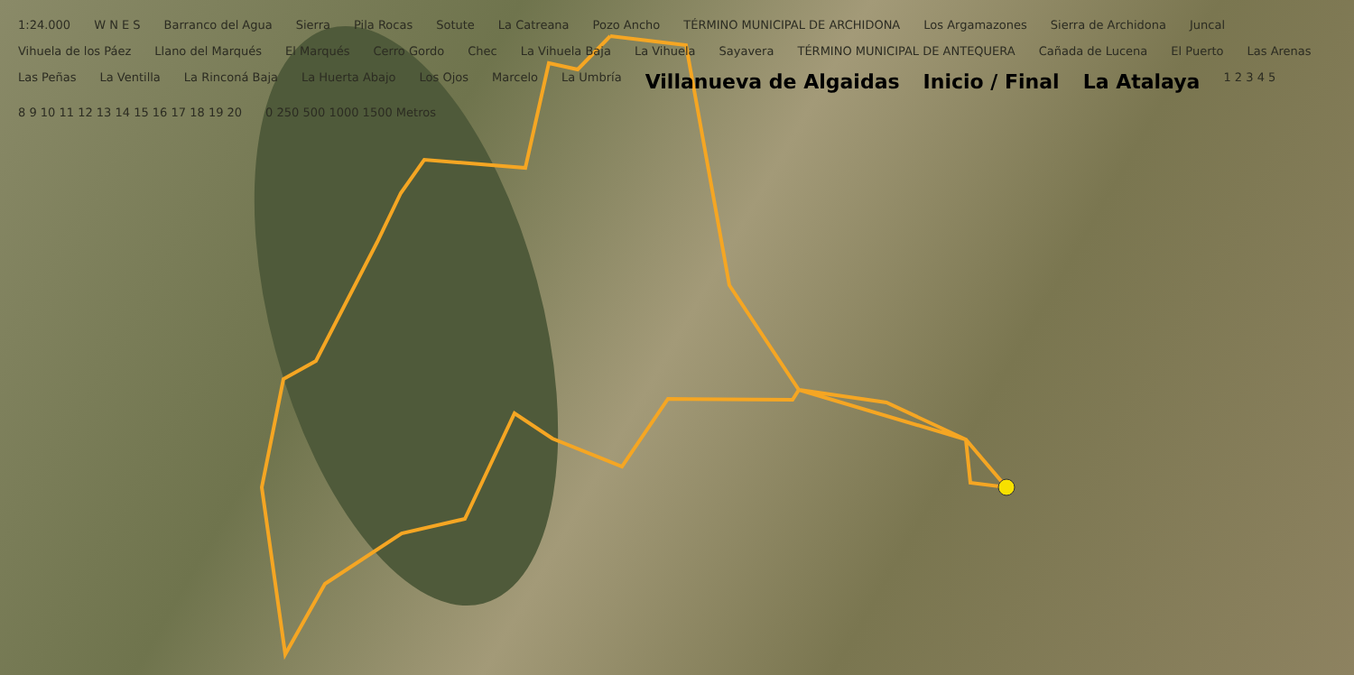1:24.000 W N E S Barranco del Agua Sierra Pila Rocas Sotute La Catreana Pozo Ancho TÉRMINO MUNICIPAL DE ARCHIDONA Los Argamazones Sierra de Archidona Juncal Vihuela de los Páez Llano del Marqués El Marqués Cerro Gordo Chec La Vihuela Baja La Vihuela Sayavera TÉRMINO MUNICIPAL DE ANTEQUERA Cañada de Lucena El Puerto Las Arenas Las Peñas La Ventilla La Rinconá Baja La Huerta Abajo Los Ojos Marcelo La Umbría Villanueva de Algaidas Inicio / Final La Atalaya 1 2 3 4 5 8 9 10 11 12 13 14 15 16 17 18 19 20 0 250 500 1000 1500 Metros